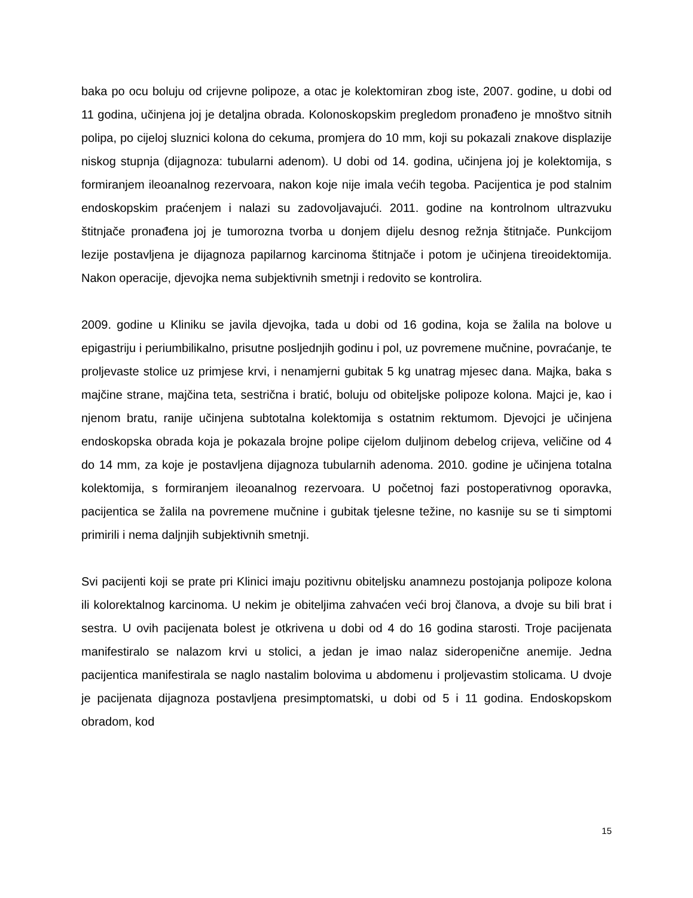baka po ocu boluju od crijevne polipoze, a otac je kolektomiran zbog iste, 2007. godine, u dobi od 11 godina, učinjena joj je detaljna obrada. Kolonoskopskim pregledom pronađeno je mnoštvo sitnih polipa, po cijeloj sluznici kolona do cekuma, promjera do 10 mm, koji su pokazali znakove displazije niskog stupnja (dijagnoza: tubularni adenom). U dobi od 14. godina, učinjena joj je kolektomija, s formiranjem ileoanalnog rezervoara, nakon koje nije imala većih tegoba. Pacijentica je pod stalnim endoskopskim praćenjem i nalazi su zadovoljavajući. 2011. godine na kontrolnom ultrazvuku štitnjače pronađena joj je tumorozna tvorba u donjem dijelu desnog režnja štitnjače. Punkcijom lezije postavljena je dijagnoza papilarnog karcinoma štitnjače i potom je učinjena tireoidektomija. Nakon operacije, djevojka nema subjektivnih smetnji i redovito se kontrolira.
2009. godine u Kliniku se javila djevojka, tada u dobi od 16 godina, koja se žalila na bolove u epigastriju i periumbilikalno, prisutne posljednjih godinu i pol, uz povremene mučnine, povraćanje, te proljevaste stolice uz primjese krvi, i nenamjerni gubitak 5 kg unatrag mjesec dana. Majka, baka s majčine strane, majčina teta, sestrična i bratić, boluju od obiteljske polipoze kolona. Majci je, kao i njenom bratu, ranije učinjena subtotalna kolektomija s ostatnim rektumom. Djevojci je učinjena endoskopska obrada koja je pokazala brojne polipe cijelom duljinom debelog crijeva, veličine od 4 do 14 mm, za koje je postavljena dijagnoza tubularnih adenoma. 2010. godine je učinjena totalna kolektomija, s formiranjem ileoanalnog rezervoara. U početnoj fazi postoperativnog oporavka, pacijentica se žalila na povremene mučnine i gubitak tjelesne težine, no kasnije su se ti simptomi primirili i nema daljnjih subjektivnih smetnji.
Svi pacijenti koji se prate pri Klinici imaju pozitivnu obiteljsku anamnezu postojanja polipoze kolona ili kolorektalnog karcinoma. U nekim je obiteljima zahvaćen veći broj članova, a dvoje su bili brat i sestra. U ovih pacijenata bolest je otkrivena u dobi od 4 do 16 godina starosti. Troje pacijenata manifestiralo se nalazom krvi u stolici, a jedan je imao nalaz sideropenične anemije. Jedna pacijentica manifestirala se naglo nastalim bolovima u abdomenu i proljevastim stolicama. U dvoje je pacijenata dijagnoza postavljena presimptomatski, u dobi od 5 i 11 godina. Endoskopskom obradom, kod
15